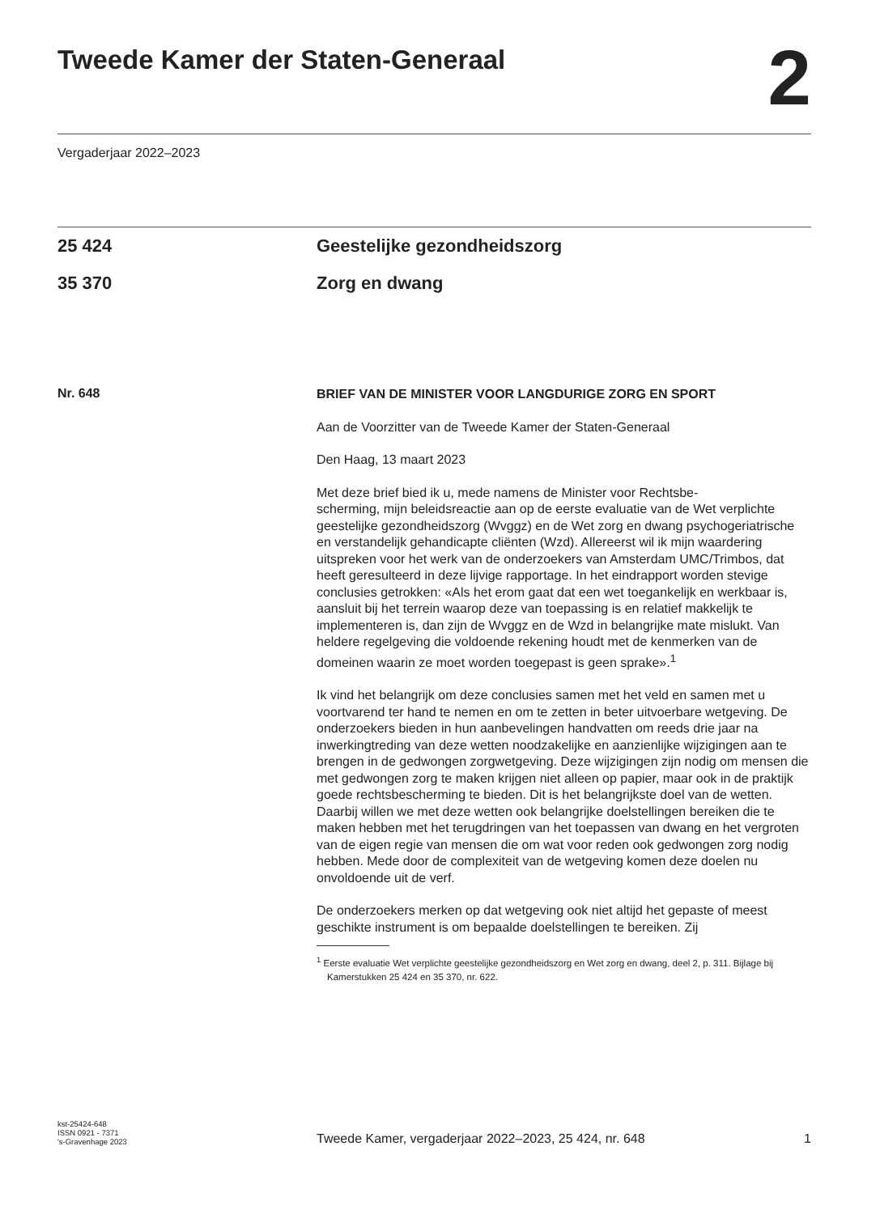Tweede Kamer der Staten-Generaal
2
Vergaderjaar 2022–2023
25 424 Geestelijke gezondheidszorg
35 370 Zorg en dwang
Nr. 648
BRIEF VAN DE MINISTER VOOR LANGDURIGE ZORG EN SPORT
Aan de Voorzitter van de Tweede Kamer der Staten-Generaal
Den Haag, 13 maart 2023
Met deze brief bied ik u, mede namens de Minister voor Rechtsbe-
scherming, mijn beleidsreactie aan op de eerste evaluatie van de Wet verplichte geestelijke gezondheidszorg (Wvggz) en de Wet zorg en dwang psychogeriatrische en verstandelijk gehandicapte cliënten (Wzd). Allereerst wil ik mijn waardering uitspreken voor het werk van de onderzoekers van Amsterdam UMC/Trimbos, dat heeft geresulteerd in deze lijvige rapportage. In het eindrapport worden stevige conclusies getrokken: «Als het erom gaat dat een wet toegankelijk en werkbaar is, aansluit bij het terrein waarop deze van toepassing is en relatief makkelijk te implementeren is, dan zijn de Wvggz en de Wzd in belangrijke mate mislukt. Van heldere regelgeving die voldoende rekening houdt met de kenmerken van de domeinen waarin ze moet worden toegepast is geen sprake».<sup>1</sup>
Ik vind het belangrijk om deze conclusies samen met het veld en samen met u voortvarend ter hand te nemen en om te zetten in beter uitvoerbare wetgeving. De onderzoekers bieden in hun aanbevelingen handvatten om reeds drie jaar na inwerkingtreding van deze wetten noodzakelijke en aanzienlijke wijzigingen aan te brengen in de gedwongen zorgwetgeving. Deze wijzigingen zijn nodig om mensen die met gedwongen zorg te maken krijgen niet alleen op papier, maar ook in de praktijk goede rechtsbescherming te bieden. Dit is het belangrijkste doel van de wetten. Daarbij willen we met deze wetten ook belangrijke doelstellingen bereiken die te maken hebben met het terugdringen van het toepassen van dwang en het vergroten van de eigen regie van mensen die om wat voor reden ook gedwongen zorg nodig hebben. Mede door de complexiteit van de wetgeving komen deze doelen nu onvoldoende uit de verf.
De onderzoekers merken op dat wetgeving ook niet altijd het gepaste of meest geschikte instrument is om bepaalde doelstellingen te bereiken. Zij
<sup>1</sup> Eerste evaluatie Wet verplichte geestelijke gezondheidszorg en Wet zorg en dwang, deel 2, p. 311. Bijlage bij Kamerstukken 25 424 en 35 370, nr. 622.
kst-25424-648
ISSN 0921 - 7371
's-Gravenhage 2023
Tweede Kamer, vergaderjaar 2022–2023, 25 424, nr. 648
1